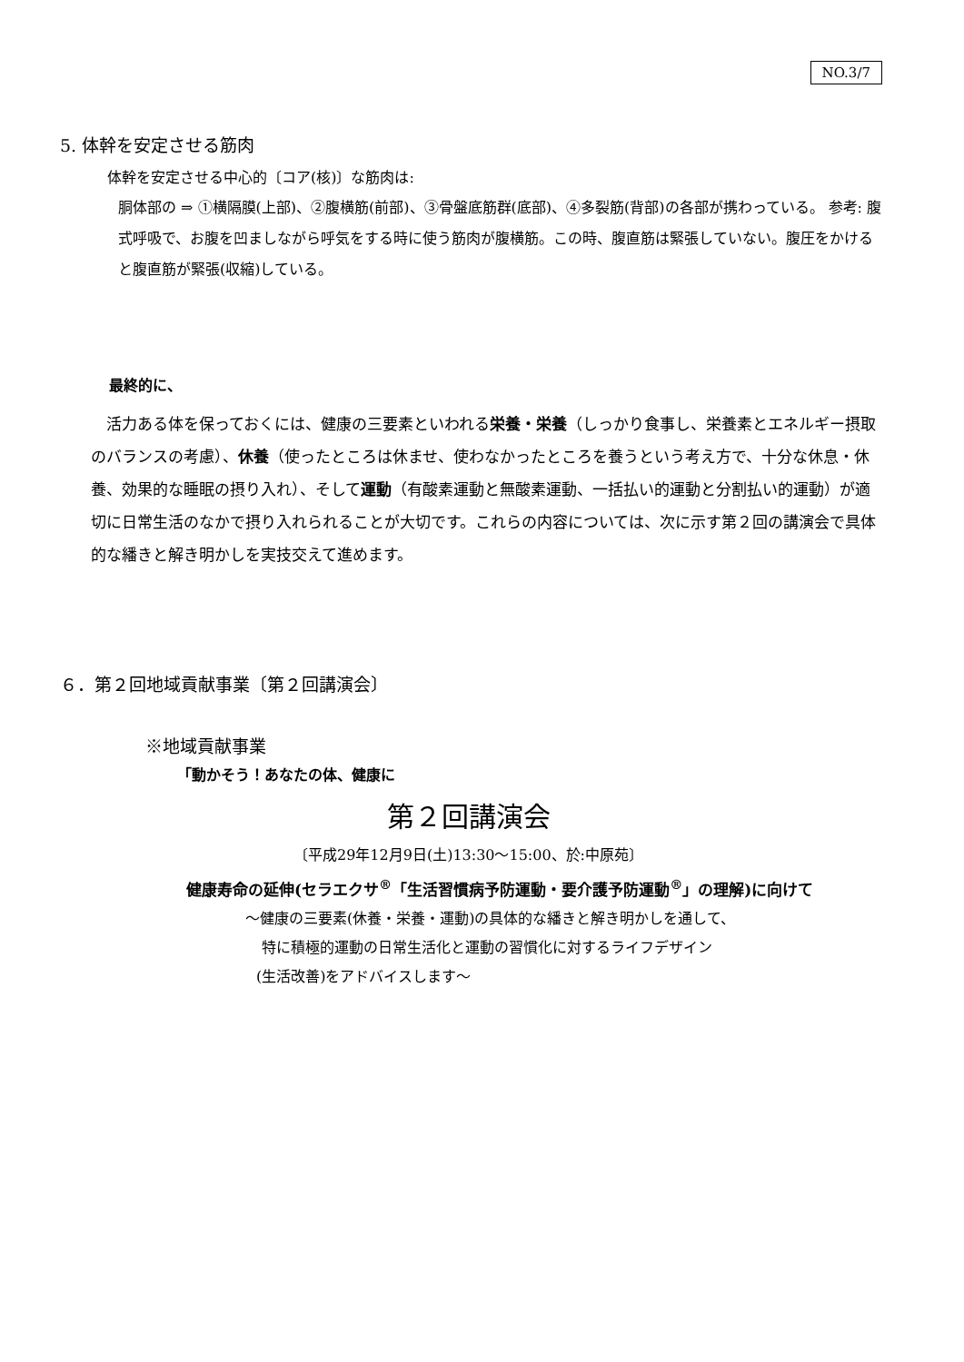NO.3/7
5. 体幹を安定させる筋肉
体幹を安定させる中心的〔コア(核)〕な筋肉は:
胴体部の ⇒ ①横隔膜(上部)、②腹横筋(前部)、③骨盤底筋群(底部)、④多裂筋(背部)の各部が携わっている。 参考: 腹式呼吸で、お腹を凹ましながら呼気をする時に使う筋肉が腹横筋。この時、腹直筋は緊張していない。腹圧をかけると腹直筋が緊張(収縮)している。
最終的に、
　活力ある体を保っておくには、健康の三要素といわれる栄養・栄養（しっかり食事し、栄養素とエネルギー摂取のバランスの考慮）、休養（使ったところは休ませ、使わなかったところを養うという考え方で、十分な休息・休養、効果的な睡眠の摂り入れ）、そして運動（有酸素運動と無酸素運動、一括払い的運動と分割払い的運動）が適切に日常生活のなかで摂り入れられることが大切です。これらの内容については、次に示す第２回の講演会で具体的な繙きと解き明かしを実技交えて進めます。
６．第２回地域貢献事業〔第２回講演会〕
※地域貢献事業
「動かそう！あなたの体、健康に
第２回講演会
〔平成29年12月9日(土)13:30〜15:00、於:中原苑〕
健康寿命の延伸(セラエクサ<sup>®</sup>「生活習慣病予防運動・要介護予防運動<sup>®</sup>」の理解)に向けて
〜健康の三要素(休養・栄養・運動)の具体的な繙きと解き明かしを通して、
特に積極的運動の日常生活化と運動の習慣化に対するライフデザイン
(生活改善)をアドバイスします〜